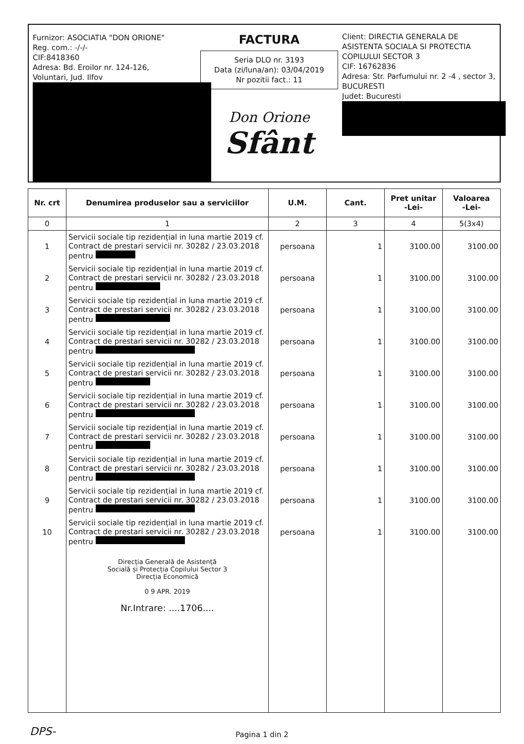Furnizor: ASOCIATIA "DON ORIONE"
Reg. com.: -/-/-
CIF:8418360
Adresa: Bd. Eroilor nr. 124-126,
Voluntari, Jud. Ilfov
FACTURA
Seria DLO nr. 3193
Data (zi/luna/an): 03/04/2019
Nr pozitii fact.: 11
Don Orione
Sfânt
Client: DIRECTIA GENERALA DE ASISTENTA SOCIALA SI PROTECTIA COPILULUI SECTOR 3
CIF: 16762836
Adresa: Str. Parfumului nr. 2 -4 , sector 3, BUCURESTI
Judet: Bucuresti
| Nr. crt | Denumirea produselor sau a serviciilor | U.M. | Cant. | Pret unitar -Lei- | Valoarea -Lei- |
| --- | --- | --- | --- | --- | --- |
| 0 | 1 | 2 | 3 | 4 | 5(3x4) |
| 1 | Servicii sociale tip rezidențial in luna martie 2019 cf. Contract de prestari servicii nr. 30282 / 23.03.2018 pentru | persoana | 1 | 3100.00 | 3100.00 |
| 2 | Servicii sociale tip rezidențial in luna martie 2019 cf. Contract de prestari servicii nr. 30282 / 23.03.2018 pentru | persoana | 1 | 3100.00 | 3100.00 |
| 3 | Servicii sociale tip rezidențial in luna martie 2019 cf. Contract de prestari servicii nr. 30282 / 23.03.2018 pentru | persoana | 1 | 3100.00 | 3100.00 |
| 4 | Servicii sociale tip rezidențial in luna martie 2019 cf. Contract de prestari servicii nr. 30282 / 23.03.2018 pentru | persoana | 1 | 3100.00 | 3100.00 |
| 5 | Servicii sociale tip rezidențial in luna martie 2019 cf. Contract de prestari servicii nr. 30282 / 23.03.2018 pentru | persoana | 1 | 3100.00 | 3100.00 |
| 6 | Servicii sociale tip rezidențial in luna martie 2019 cf. Contract de prestari servicii nr. 30282 / 23.03.2018 pentru | persoana | 1 | 3100.00 | 3100.00 |
| 7 | Servicii sociale tip rezidențial in luna martie 2019 cf. Contract de prestari servicii nr. 30282 / 23.03.2018 pentru | persoana | 1 | 3100.00 | 3100.00 |
| 8 | Servicii sociale tip rezidențial in luna martie 2019 cf. Contract de prestari servicii nr. 30282 / 23.03.2018 pentru | persoana | 1 | 3100.00 | 3100.00 |
| 9 | Servicii sociale tip rezidențial in luna martie 2019 cf. Contract de prestari servicii nr. 30282 / 23.03.2018 pentru | persoana | 1 | 3100.00 | 3100.00 |
| 10 | Servicii sociale tip rezidențial in luna martie 2019 cf. Contract de prestari servicii nr. 30282 / 23.03.2018 pentru | persoana | 1 | 3100.00 | 3100.00 |
| | Direcția Generală de Asistență Socială și Protecția Copilului Sector 3 Direcția Economică 0 9 APR. 2019 Nr.Intrare: ....1706.... | | | | |
DPS- Pagina 1 din 2